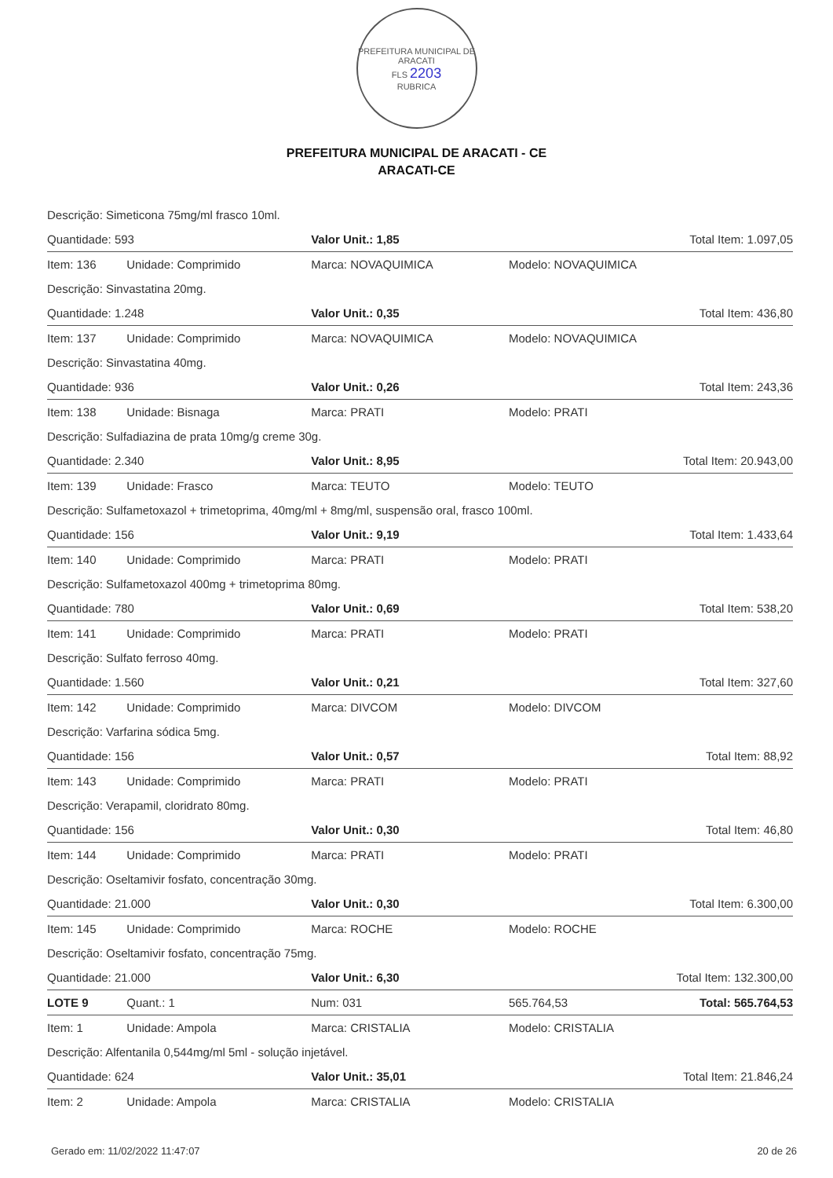PREFEITURA MUNICIPAL DE ARACATI
FLS 2203
RUBRICA
PREFEITURA MUNICIPAL DE ARACATI - CE
ARACATI-CE
| Descrição: Simeticona 75mg/ml frasco 10ml. | | | | |
| Quantidade: 593 | | Valor Unit.: 1,85 | | Total Item: 1.097,05 |
| Item: 136 | Unidade: Comprimido | Marca: NOVAQUIMICA | Modelo: NOVAQUIMICA | |
| Descrição: Sinvastatina 20mg. | | | | |
| Quantidade: 1.248 | | Valor Unit.: 0,35 | | Total Item: 436,80 |
| Item: 137 | Unidade: Comprimido | Marca: NOVAQUIMICA | Modelo: NOVAQUIMICA | |
| Descrição: Sinvastatina 40mg. | | | | |
| Quantidade: 936 | | Valor Unit.: 0,26 | | Total Item: 243,36 |
| Item: 138 | Unidade: Bisnaga | Marca: PRATI | Modelo: PRATI | |
| Descrição: Sulfadiazina de prata 10mg/g creme 30g. | | | | |
| Quantidade: 2.340 | | Valor Unit.: 8,95 | | Total Item: 20.943,00 |
| Item: 139 | Unidade: Frasco | Marca: TEUTO | Modelo: TEUTO | |
| Descrição: Sulfametoxazol + trimetoprima, 40mg/ml + 8mg/ml, suspensão oral, frasco 100ml. | | | | |
| Quantidade: 156 | | Valor Unit.: 9,19 | | Total Item: 1.433,64 |
| Item: 140 | Unidade: Comprimido | Marca: PRATI | Modelo: PRATI | |
| Descrição: Sulfametoxazol 400mg + trimetoprima 80mg. | | | | |
| Quantidade: 780 | | Valor Unit.: 0,69 | | Total Item: 538,20 |
| Item: 141 | Unidade: Comprimido | Marca: PRATI | Modelo: PRATI | |
| Descrição: Sulfato ferroso 40mg. | | | | |
| Quantidade: 1.560 | | Valor Unit.: 0,21 | | Total Item: 327,60 |
| Item: 142 | Unidade: Comprimido | Marca: DIVCOM | Modelo: DIVCOM | |
| Descrição: Varfarina sódica 5mg. | | | | |
| Quantidade: 156 | | Valor Unit.: 0,57 | | Total Item: 88,92 |
| Item: 143 | Unidade: Comprimido | Marca: PRATI | Modelo: PRATI | |
| Descrição: Verapamil, cloridrato 80mg. | | | | |
| Quantidade: 156 | | Valor Unit.: 0,30 | | Total Item: 46,80 |
| Item: 144 | Unidade: Comprimido | Marca: PRATI | Modelo: PRATI | |
| Descrição: Oseltamivir fosfato, concentração 30mg. | | | | |
| Quantidade: 21.000 | | Valor Unit.: 0,30 | | Total Item: 6.300,00 |
| Item: 145 | Unidade: Comprimido | Marca: ROCHE | Modelo: ROCHE | |
| Descrição: Oseltamivir fosfato, concentração 75mg. | | | | |
| Quantidade: 21.000 | | Valor Unit.: 6,30 | | Total Item: 132.300,00 |
| LOTE 9 | Quant.: 1 | Num: 031 | 565.764,53 | Total: 565.764,53 |
| Item: 1 | Unidade: Ampola | Marca: CRISTALIA | Modelo: CRISTALIA | |
| Descrição: Alfentanila 0,544mg/ml 5ml - solução injetável. | | | | |
| Quantidade: 624 | | Valor Unit.: 35,01 | | Total Item: 21.846,24 |
| Item: 2 | Unidade: Ampola | Marca: CRISTALIA | Modelo: CRISTALIA | |
Gerado em: 11/02/2022 11:47:07 20 de 26